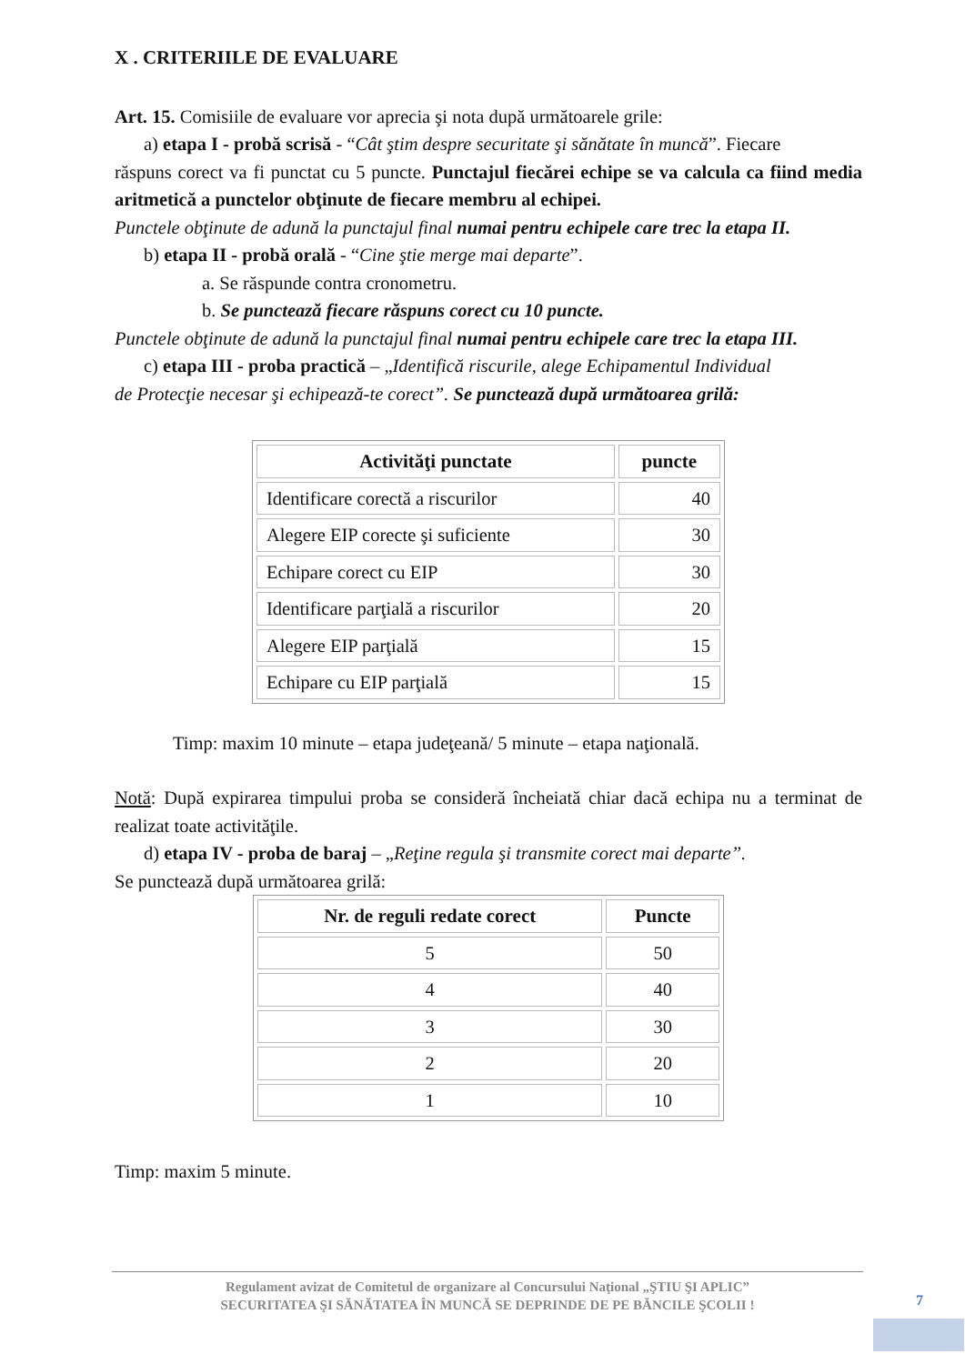X . CRITERIILE DE EVALUARE
Art. 15. Comisiile de evaluare vor aprecia şi nota după următoarele grile:
a) etapa I - probă scrisă - “Cât ştim despre securitate şi sănătate în muncă”. Fiecare
răspuns corect va fi punctat cu 5 puncte. Punctajul fiecărei echipe se va calcula ca fiind media aritmetică a punctelor obţinute de fiecare membru al echipei.
Punctele obţinute de adună la punctajul final numai pentru echipele care trec la etapa II.
b) etapa II - probă orală - “Cine ştie merge mai departe”.
a. Se răspunde contra cronometru.
b. Se punctează fiecare răspuns corect cu 10 puncte.
Punctele obţinute de adună la punctajul final numai pentru echipele care trec la etapa III.
c) etapa III - proba practică – „Identifică riscurile, alege Echipamentul Individual
de Protecţie necesar şi echipează-te corect”. Se punctează după următoarea grilă:
| Activităţi punctate | puncte |
| --- | --- |
| Identificare corectă a riscurilor | 40 |
| Alegere EIP corecte şi suficiente | 30 |
| Echipare corect cu EIP | 30 |
| Identificare parţială a riscurilor | 20 |
| Alegere EIP parţială | 15 |
| Echipare cu EIP parţială | 15 |
Timp: maxim 10 minute – etapa judeţeană/ 5 minute – etapa naţională.
Notă: După expirarea timpului proba se consideră încheiată chiar dacă echipa nu a terminat de realizat toate activităţile.
d) etapa IV - proba de baraj – „Reţine regula şi transmite corect mai departe”.
Se punctează după următoarea grilă:
| Nr. de reguli redate corect | Puncte |
| --- | --- |
| 5 | 50 |
| 4 | 40 |
| 3 | 30 |
| 2 | 20 |
| 1 | 10 |
Timp: maxim 5 minute.
Regulament avizat de Comitetul de organizare al Concursului Naţional „ŞTIU ŞI APLIC”
SECURITATEA ŞI SĂNĂTATEA ÎN MUNCĂ SE DEPRINDE DE PE BĂNCILE ŞCOLII !
7